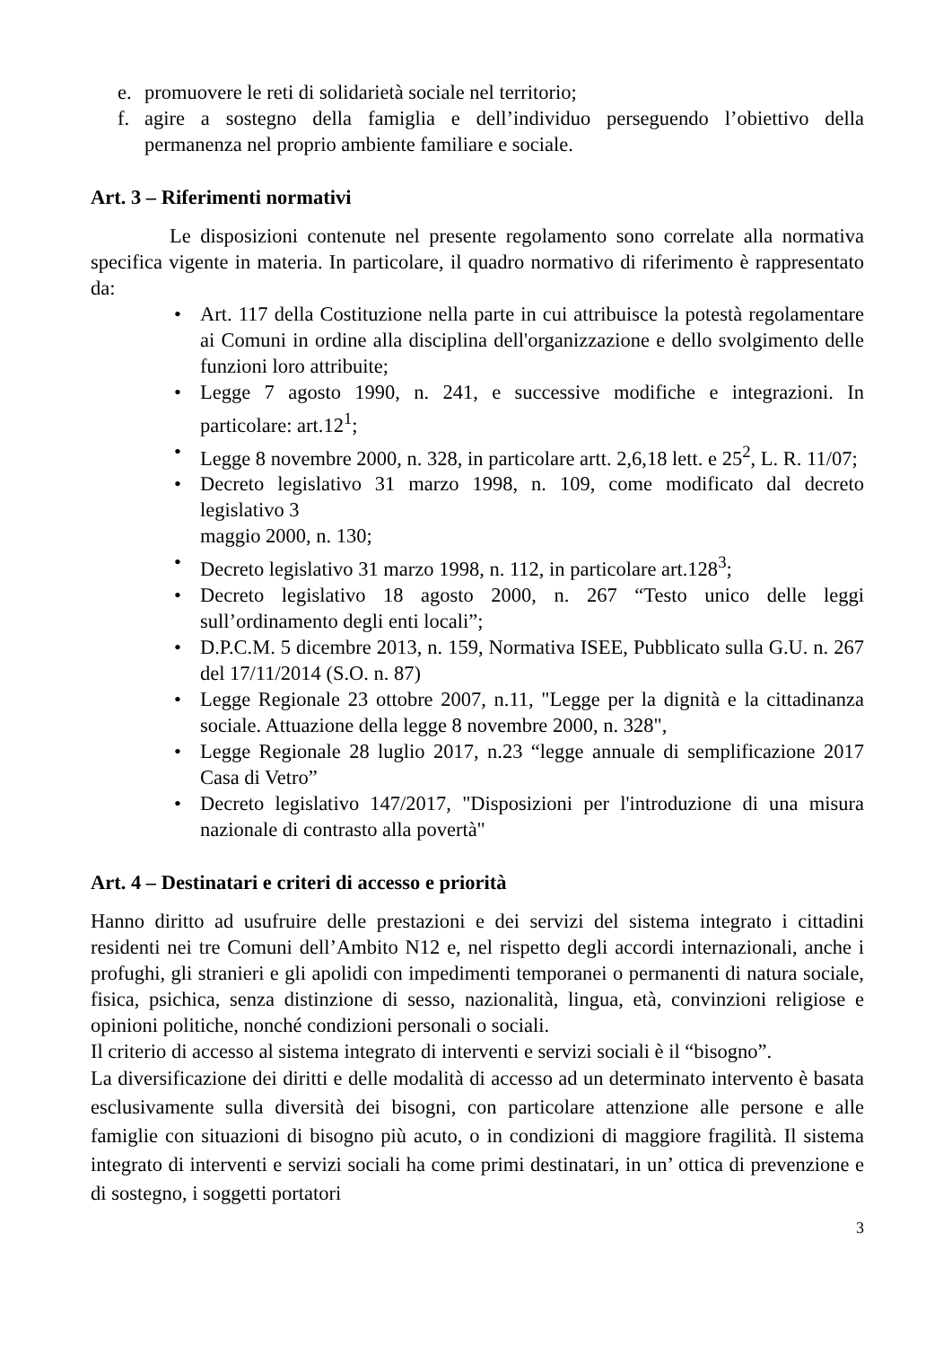e. promuovere le reti di solidarietà sociale nel territorio;
f. agire a sostegno della famiglia e dell’individuo perseguendo l’obiettivo della permanenza nel proprio ambiente familiare e sociale.
Art. 3 – Riferimenti normativi
Le disposizioni contenute nel presente regolamento sono correlate alla normativa specifica vigente in materia. In particolare, il quadro normativo di riferimento è rappresentato da:
• Art. 117 della Costituzione nella parte in cui attribuisce la potestà regolamentare ai Comuni in ordine alla disciplina dell'organizzazione e dello svolgimento delle funzioni loro attribuite;
• Legge 7 agosto 1990, n. 241, e successive modifiche e integrazioni. In particolare: art.12<sup>1</sup>;
• Legge 8 novembre 2000, n. 328, in particolare artt. 2,6,18 lett. e 25<sup>2</sup>, L. R. 11/07;
• Decreto legislativo 31 marzo 1998, n. 109, come modificato dal decreto legislativo 3
maggio 2000, n. 130;
• Decreto legislativo 31 marzo 1998, n. 112, in particolare art.128<sup>3</sup>;
• Decreto legislativo 18 agosto 2000, n. 267 “Testo unico delle leggi sull’ordinamento degli enti locali”;
• D.P.C.M. 5 dicembre 2013, n. 159, Normativa ISEE, Pubblicato sulla G.U. n. 267 del 17/11/2014 (S.O. n. 87)
• Legge Regionale 23 ottobre 2007, n.11, "Legge per la dignità e la cittadinanza sociale. Attuazione della legge 8 novembre 2000, n. 328",
• Legge Regionale 28 luglio 2017, n.23 “legge annuale di semplificazione 2017 Casa di Vetro”
• Decreto legislativo 147/2017, "Disposizioni per l'introduzione di una misura nazionale di contrasto alla povertà"
Art. 4 – Destinatari e criteri di accesso e priorità
Hanno diritto ad usufruire delle prestazioni e dei servizi del sistema integrato i cittadini residenti nei tre Comuni dell’Ambito N12 e, nel rispetto degli accordi internazionali, anche i profughi, gli stranieri e gli apolidi con impedimenti temporanei o permanenti di natura sociale, fisica, psichica, senza distinzione di sesso, nazionalità, lingua, età, convinzioni religiose e opinioni politiche, nonché condizioni personali o sociali.
Il criterio di accesso al sistema integrato di interventi e servizi sociali è il “bisogno”.
La diversificazione dei diritti e delle modalità di accesso ad un determinato intervento è basata esclusivamente sulla diversità dei bisogni, con particolare attenzione alle persone e alle famiglie con situazioni di bisogno più acuto, o in condizioni di maggiore fragilità. Il sistema integrato di interventi e servizi sociali ha come primi destinatari, in un’ ottica di prevenzione e di sostegno, i soggetti portatori
3